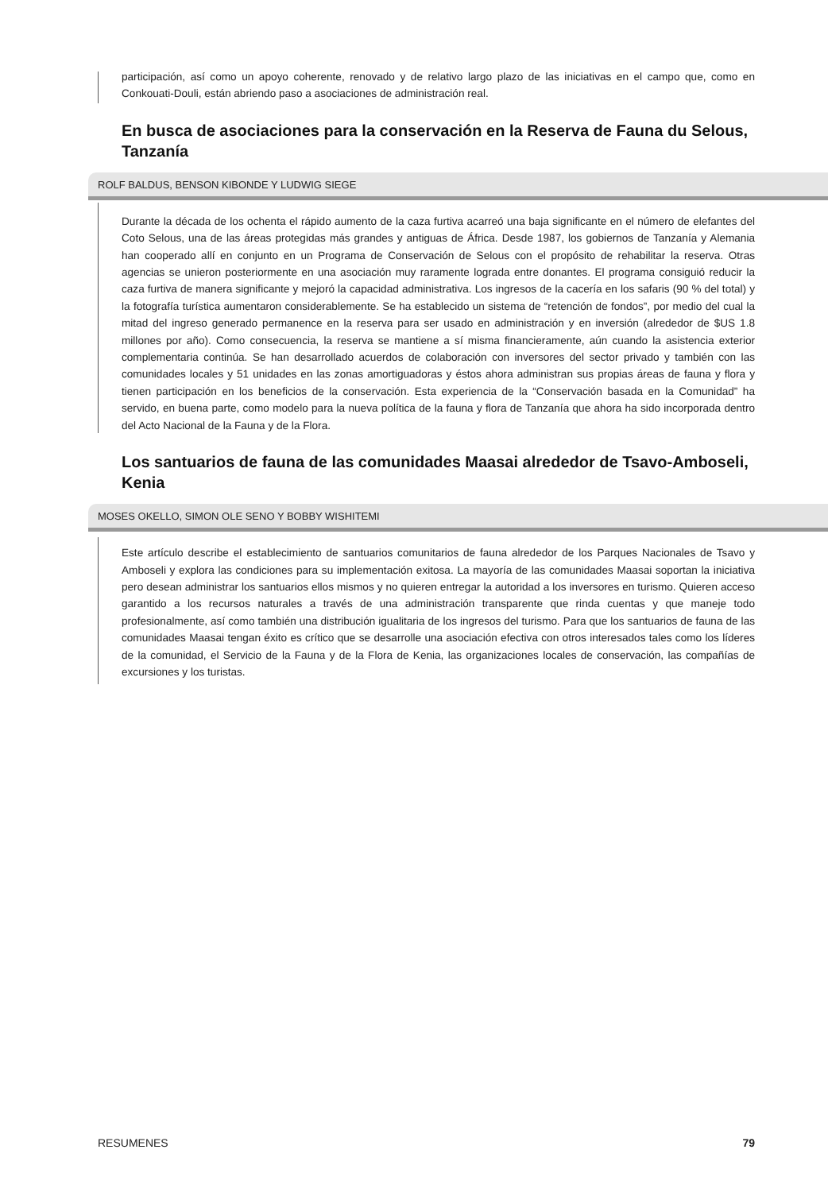participación, así como un apoyo coherente, renovado y de relativo largo plazo de las iniciativas en el campo que, como en Conkouati-Douli, están abriendo paso a asociaciones de administración real.
En busca de asociaciones para la conservación en la Reserva de Fauna du Selous, Tanzanía
ROLF BALDUS, BENSON KIBONDE Y LUDWIG SIEGE
Durante la década de los ochenta el rápido aumento de la caza furtiva acarreó una baja significante en el número de elefantes del Coto Selous, una de las áreas protegidas más grandes y antiguas de África. Desde 1987, los gobiernos de Tanzanía y Alemania han cooperado allí en conjunto en un Programa de Conservación de Selous con el propósito de rehabilitar la reserva. Otras agencias se unieron posteriormente en una asociación muy raramente lograda entre donantes. El programa consiguió reducir la caza furtiva de manera significante y mejoró la capacidad administrativa. Los ingresos de la cacería en los safaris (90 % del total) y la fotografía turística aumentaron considerablemente. Se ha establecido un sistema de “retención de fondos”, por medio del cual la mitad del ingreso generado permanence en la reserva para ser usado en administración y en inversión (alrededor de $US 1.8 millones por año). Como consecuencia, la reserva se mantiene a sí misma financieramente, aún cuando la asistencia exterior complementaria continúa. Se han desarrollado acuerdos de colaboración con inversores del sector privado y también con las comunidades locales y 51 unidades en las zonas amortiguadoras y éstos ahora administran sus propias áreas de fauna y flora y tienen participación en los beneficios de la conservación. Esta experiencia de la “Conservación basada en la Comunidad” ha servido, en buena parte, como modelo para la nueva política de la fauna y flora de Tanzanía que ahora ha sido incorporada dentro del Acto Nacional de la Fauna y de la Flora.
Los santuarios de fauna de las comunidades Maasai alrededor de Tsavo-Amboseli, Kenia
MOSES OKELLO, SIMON OLE SENO Y BOBBY WISHITEMI
Este artículo describe el establecimiento de santuarios comunitarios de fauna alrededor de los Parques Nacionales de Tsavo y Amboseli y explora las condiciones para su implementación exitosa. La mayoría de las comunidades Maasai soportan la iniciativa pero desean administrar los santuarios ellos mismos y no quieren entregar la autoridad a los inversores en turismo. Quieren acceso garantido a los recursos naturales a través de una administración transparente que rinda cuentas y que maneje todo profesionalmente, así como también una distribución igualitaria de los ingresos del turismo. Para que los santuarios de fauna de las comunidades Maasai tengan éxito es crítico que se desarrolle una asociación efectiva con otros interesados tales como los líderes de la comunidad, el Servicio de la Fauna y de la Flora de Kenia, las organizaciones locales de conservación, las compañías de excursiones y los turistas.
RESUMENES 79